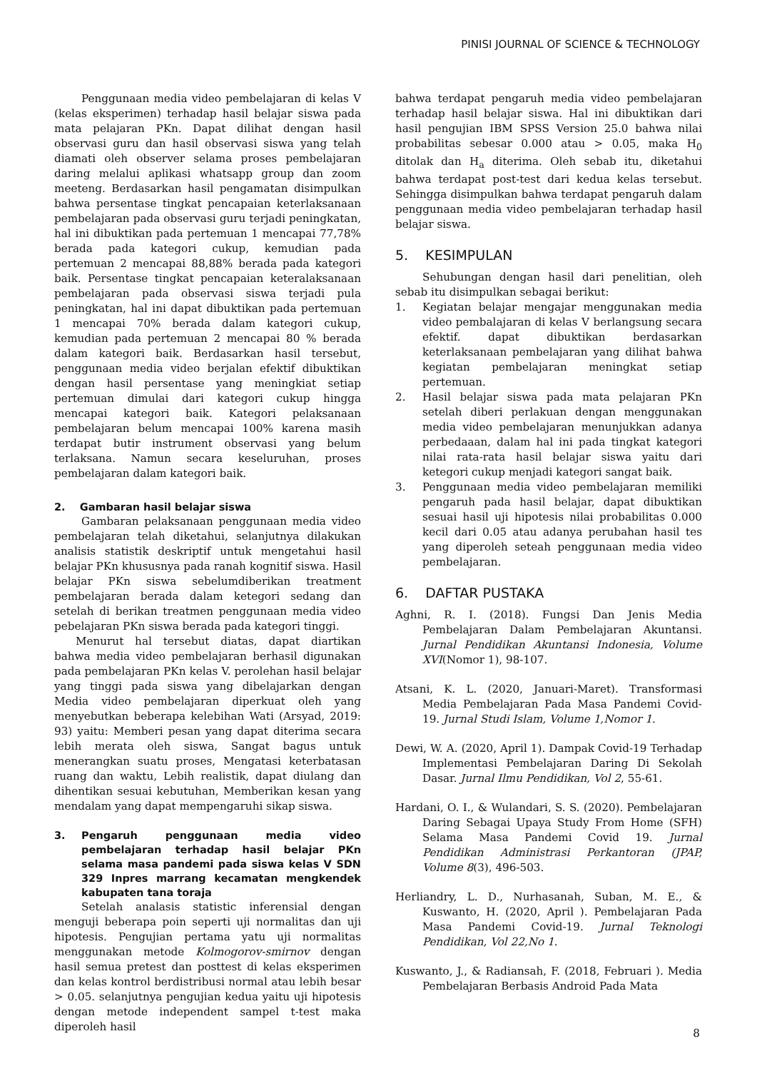PINISI JOURNAL OF SCIENCE & TECHNOLOGY
Penggunaan media video pembelajaran di kelas V (kelas eksperimen) terhadap hasil belajar siswa pada mata pelajaran PKn. Dapat dilihat dengan hasil observasi guru dan hasil observasi siswa yang telah diamati oleh observer selama proses pembelajaran daring melalui aplikasi whatsapp group dan zoom meeteng. Berdasarkan hasil pengamatan disimpulkan bahwa persentase tingkat pencapaian keterlaksanaan pembelajaran pada observasi guru terjadi peningkatan, hal ini dibuktikan pada pertemuan 1 mencapai 77,78% berada pada kategori cukup, kemudian pada pertemuan 2 mencapai 88,88% berada pada kategori baik. Persentase tingkat pencapaian keteralaksanaan pembelajaran pada observasi siswa terjadi pula peningkatan, hal ini dapat dibuktikan pada pertemuan 1 mencapai 70% berada dalam kategori cukup, kemudian pada pertemuan 2 mencapai 80 % berada dalam kategori baik. Berdasarkan hasil tersebut, penggunaan media video berjalan efektif dibuktikan dengan hasil persentase yang meningkiat setiap pertemuan dimulai dari kategori cukup hingga mencapai kategori baik. Kategori pelaksanaan pembelajaran belum mencapai 100% karena masih terdapat butir instrument observasi yang belum terlaksana. Namun secara keseluruhan, proses pembelajaran dalam kategori baik.
2. Gambaran hasil belajar siswa
Gambaran pelaksanaan penggunaan media video pembelajaran telah diketahui, selanjutnya dilakukan analisis statistik deskriptif untuk mengetahui hasil belajar PKn khususnya pada ranah kognitif siswa. Hasil belajar PKn siswa sebelumdiberikan treatment pembelajaran berada dalam ketegori sedang dan setelah di berikan treatmen penggunaan media video pebelajaran PKn siswa berada pada kategori tinggi.
Menurut hal tersebut diatas, dapat diartikan bahwa media video pembelajaran berhasil digunakan pada pembelajaran PKn kelas V. perolehan hasil belajar yang tinggi pada siswa yang dibelajarkan dengan Media video pembelajaran diperkuat oleh yang menyebutkan beberapa kelebihan Wati (Arsyad, 2019: 93) yaitu: Memberi pesan yang dapat diterima secara lebih merata oleh siswa, Sangat bagus untuk menerangkan suatu proses, Mengatasi keterbatasan ruang dan waktu, Lebih realistik, dapat diulang dan dihentikan sesuai kebutuhan, Memberikan kesan yang mendalam yang dapat mempengaruhi sikap siswa.
3. Pengaruh penggunaan media video pembelajaran terhadap hasil belajar PKn selama masa pandemi pada siswa kelas V SDN 329 Inpres marrang kecamatan mengkendek kabupaten tana toraja
Setelah analasis statistic inferensial dengan menguji beberapa poin seperti uji normalitas dan uji hipotesis. Pengujian pertama yatu uji normalitas menggunakan metode Kolmogorov-smirnov dengan hasil semua pretest dan posttest di kelas eksperimen dan kelas kontrol berdistribusi normal atau lebih besar > 0.05. selanjutnya pengujian kedua yaitu uji hipotesis dengan metode independent sampel t-test maka diperoleh hasil
bahwa terdapat pengaruh media video pembelajaran terhadap hasil belajar siswa. Hal ini dibuktikan dari hasil pengujian IBM SPSS Version 25.0 bahwa nilai probabilitas sebesar 0.000 atau > 0.05, maka H<sub>0</sub> ditolak dan H<sub>a</sub> diterima. Oleh sebab itu, diketahui bahwa terdapat post-test dari kedua kelas tersebut. Sehingga disimpulkan bahwa terdapat pengaruh dalam penggunaan media video pembelajaran terhadap hasil belajar siswa.
5. KESIMPULAN
Sehubungan dengan hasil dari penelitian, oleh sebab itu disimpulkan sebagai berikut:
1. Kegiatan belajar mengajar menggunakan media video pembalajaran di kelas V berlangsung secara efektif. dapat dibuktikan berdasarkan keterlaksanaan pembelajaran yang dilihat bahwa kegiatan pembelajaran meningkat setiap pertemuan.
2. Hasil belajar siswa pada mata pelajaran PKn setelah diberi perlakuan dengan menggunakan media video pembelajaran menunjukkan adanya perbedaaan, dalam hal ini pada tingkat kategori nilai rata-rata hasil belajar siswa yaitu dari ketegori cukup menjadi kategori sangat baik.
3. Penggunaan media video pembelajaran memiliki pengaruh pada hasil belajar, dapat dibuktikan sesuai hasil uji hipotesis nilai probabilitas 0.000 kecil dari 0.05 atau adanya perubahan hasil tes yang diperoleh seteah penggunaan media video pembelajaran.
6. DAFTAR PUSTAKA
Aghni, R. I. (2018). Fungsi Dan Jenis Media Pembelajaran Dalam Pembelajaran Akuntansi. Jurnal Pendidikan Akuntansi Indonesia, Volume XVI(Nomor 1), 98-107.
Atsani, K. L. (2020, Januari-Maret). Transformasi Media Pembelajaran Pada Masa Pandemi Covid-19. Jurnal Studi Islam, Volume 1,Nomor 1.
Dewi, W. A. (2020, April 1). Dampak Covid-19 Terhadap Implementasi Pembelajaran Daring Di Sekolah Dasar. Jurnal Ilmu Pendidikan, Vol 2, 55-61.
Hardani, O. I., & Wulandari, S. S. (2020). Pembelajaran Daring Sebagai Upaya Study From Home (SFH) Selama Masa Pandemi Covid 19. Jurnal Pendidikan Administrasi Perkantoran (JPAP, Volume 8(3), 496-503.
Herliandry, L. D., Nurhasanah, Suban, M. E., & Kuswanto, H. (2020, April ). Pembelajaran Pada Masa Pandemi Covid-19. Jurnal Teknologi Pendidikan, Vol 22,No 1.
Kuswanto, J., & Radiansah, F. (2018, Februari ). Media Pembelajaran Berbasis Android Pada Mata
8